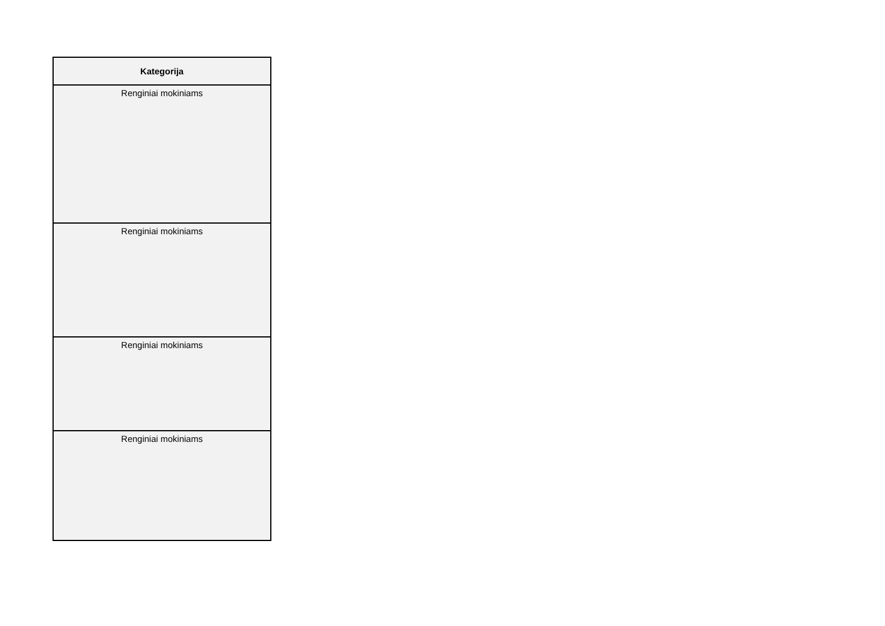| Kategorija |
| --- |
| Renginiai mokiniams |
| Renginiai mokiniams |
| Renginiai mokiniams |
| Renginiai mokiniams |